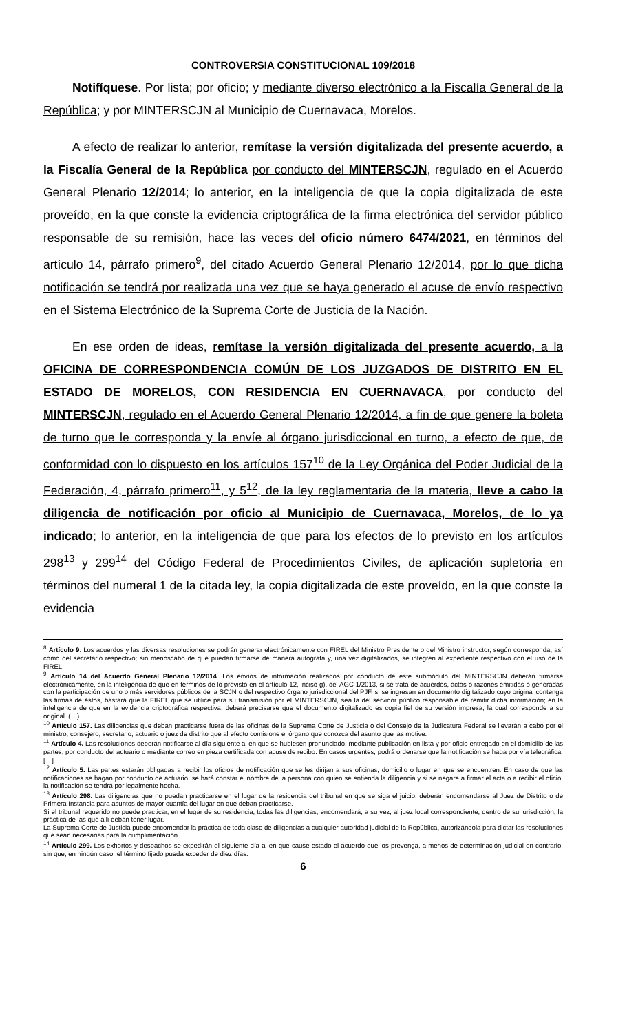CONTROVERSIA CONSTITUCIONAL 109/2018
Notifíquese. Por lista; por oficio; y mediante diverso electrónico a la Fiscalía General de la República; y por MINTERSCJN al Municipio de Cuernavaca, Morelos.
A efecto de realizar lo anterior, remítase la versión digitalizada del presente acuerdo, a la Fiscalía General de la República por conducto del MINTERSCJN, regulado en el Acuerdo General Plenario 12/2014; lo anterior, en la inteligencia de que la copia digitalizada de este proveído, en la que conste la evidencia criptográfica de la firma electrónica del servidor público responsable de su remisión, hace las veces del oficio número 6474/2021, en términos del artículo 14, párrafo primero<sup>9</sup>, del citado Acuerdo General Plenario 12/2014, por lo que dicha notificación se tendrá por realizada una vez que se haya generado el acuse de envío respectivo en el Sistema Electrónico de la Suprema Corte de Justicia de la Nación.
En ese orden de ideas, remítase la versión digitalizada del presente acuerdo, a la OFICINA DE CORRESPONDENCIA COMÚN DE LOS JUZGADOS DE DISTRITO EN EL ESTADO DE MORELOS, CON RESIDENCIA EN CUERNAVACA, por conducto del MINTERSCJN, regulado en el Acuerdo General Plenario 12/2014, a fin de que genere la boleta de turno que le corresponda y la envíe al órgano jurisdiccional en turno, a efecto de que, de conformidad con lo dispuesto en los artículos 157<sup>10</sup> de la Ley Orgánica del Poder Judicial de la Federación, 4, párrafo primero<sup>11</sup>, y 5<sup>12</sup>, de la ley reglamentaria de la materia, lleve a cabo la diligencia de notificación por oficio al Municipio de Cuernavaca, Morelos, de lo ya indicado; lo anterior, en la inteligencia de que para los efectos de lo previsto en los artículos 298<sup>13</sup> y 299<sup>14</sup> del Código Federal de Procedimientos Civiles, de aplicación supletoria en términos del numeral 1 de la citada ley, la copia digitalizada de este proveído, en la que conste la evidencia
<sup>8</sup> Artículo 9. Los acuerdos y las diversas resoluciones se podrán generar electrónicamente con FIREL del Ministro Presidente o del Ministro instructor, según corresponda, así como del secretario respectivo; sin menoscabo de que puedan firmarse de manera autógrafa y, una vez digitalizados, se integren al expediente respectivo con el uso de la FIREL.
<sup>9</sup> Artículo 14 del Acuerdo General Plenario 12/2014. Los envíos de información realizados por conducto de este submódulo del MINTERSCJN deberán firmarse electrónicamente, en la inteligencia de que en términos de lo previsto en el artículo 12, inciso g), del AGC 1/2013, si se trata de acuerdos, actas o razones emitidas o generadas con la participación de uno o más servidores públicos de la SCJN o del respectivo órgano jurisdiccional del PJF, si se ingresan en documento digitalizado cuyo original contenga las firmas de éstos, bastará que la FIREL que se utilice para su transmisión por el MINTERSCJN, sea la del servidor público responsable de remitir dicha información; en la inteligencia de que en la evidencia criptográfica respectiva, deberá precisarse que el documento digitalizado es copia fiel de su versión impresa, la cual corresponde a su original. (…)
<sup>10</sup> Artículo 157. Las diligencias que deban practicarse fuera de las oficinas de la Suprema Corte de Justicia o del Consejo de la Judicatura Federal se llevarán a cabo por el ministro, consejero, secretario, actuario o juez de distrito que al efecto comisione el órgano que conozca del asunto que las motive.
<sup>11</sup> Artículo 4. Las resoluciones deberán notificarse al día siguiente al en que se hubiesen pronunciado, mediante publicación en lista y por oficio entregado en el domicilio de las partes, por conducto del actuario o mediante correo en pieza certificada con acuse de recibo. En casos urgentes, podrá ordenarse que la notificación se haga por vía telegráfica. […]
<sup>12</sup> Artículo 5. Las partes estarán obligadas a recibir los oficios de notificación que se les dirijan a sus oficinas, domicilio o lugar en que se encuentren. En caso de que las notificaciones se hagan por conducto de actuario, se hará constar el nombre de la persona con quien se entienda la diligencia y si se negare a firmar el acta o a recibir el oficio, la notificación se tendrá por legalmente hecha.
<sup>13</sup> Artículo 298. Las diligencias que no puedan practicarse en el lugar de la residencia del tribunal en que se siga el juicio, deberán encomendarse al Juez de Distrito o de Primera Instancia para asuntos de mayor cuantía del lugar en que deban practicarse.
Si el tribunal requerido no puede practicar, en el lugar de su residencia, todas las diligencias, encomendará, a su vez, al juez local correspondiente, dentro de su jurisdicción, la práctica de las que allí deban tener lugar.
La Suprema Corte de Justicia puede encomendar la práctica de toda clase de diligencias a cualquier autoridad judicial de la República, autorizándola para dictar las resoluciones que sean necesarias para la cumplimentación.
<sup>14</sup> Artículo 299. Los exhortos y despachos se expedirán el siguiente día al en que cause estado el acuerdo que los prevenga, a menos de determinación judicial en contrario, sin que, en ningún caso, el término fijado pueda exceder de diez días.
6